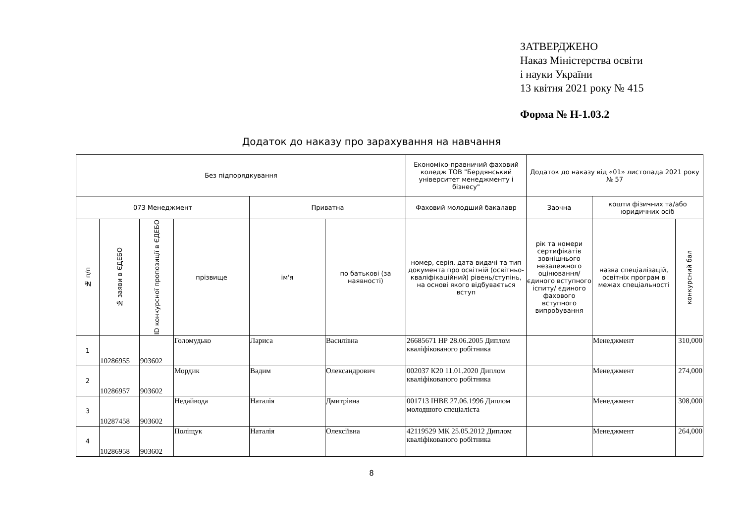ЗАТВЕРДЖЕНО
Наказ Міністерства освіти
і науки України
13 квітня 2021 року № 415
Форма № Н-1.03.2
Додаток до наказу про зарахування на навчання
| Без підпорядкування | | | | | | Економіко-правничий фаховий коледж ТОВ "Бердянський університет менеджменту і бізнесу" | Додаток до наказу від «01» листопада 2021 року № 57 | | |
| 073 Менеджмент | | | | Приватна | | Фаховий молодший бакалавр | Заочна | кошти фізичних та/або юридичних осіб | |
| № п/п | № заяви в ЄДЕБО | ID конкурсної пропозиції в ЄДЕБО | прізвище | ім'я | по батькові (за наявності) | номер, серія, дата видачі та тип документа про освітній (освітньо-кваліфікаційний) рівень/ступінь, на основі якого відбувається вступ | рік та номери сертифікатів зовнішнього незалежного оцінювання/ єдиного вступного іспиту/ єдиного фахового вступного випробування | назва спеціалізацій, освітніх програм в межах спеціальності | конкурсний бал |
| 1 | 10286955 | 903602 | Голомудько | Лариса | Василівна | 26685671 НР 28.06.2005 Диплом кваліфікованого робітника | | Менеджмент | 310,000 |
| 2 | 10286957 | 903602 | Мордик | Вадим | Олександрович | 002037 К20 11.01.2020 Диплом кваліфікованого робітника | | Менеджмент | 274,000 |
| 3 | 10287458 | 903602 | Недайвода | Наталія | Дмитрівна | 001713 ІНВЕ 27.06.1996 Диплом молодшого спеціаліста | | Менеджмент | 308,000 |
| 4 | 10286958 | 903602 | Поліщук | Наталія | Олексіївна | 42119529 МК 25.05.2012 Диплом кваліфікованого робітника | | Менеджмент | 264,000 |
8